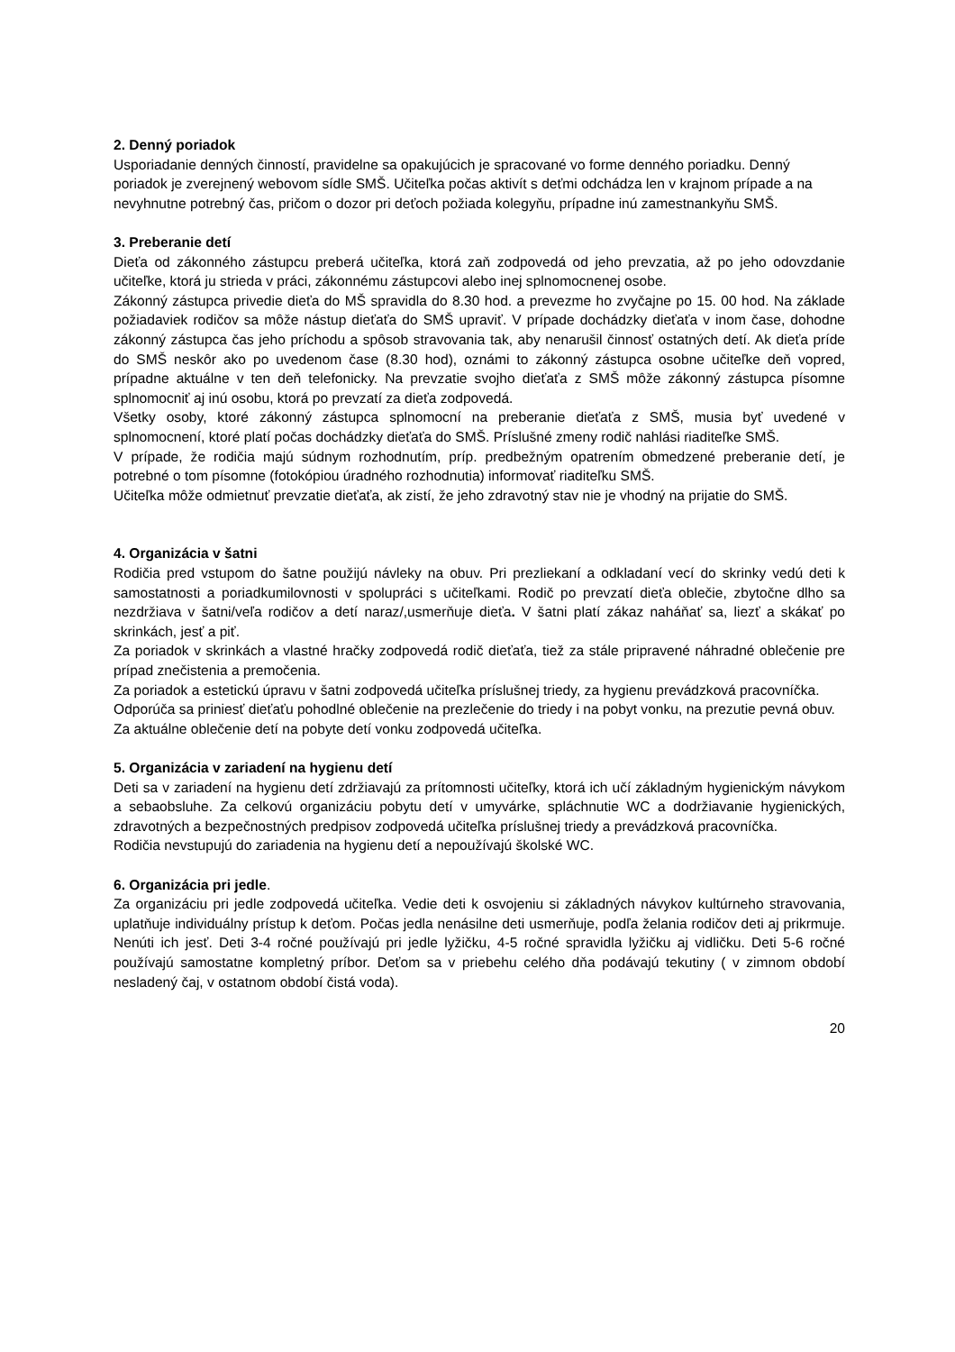2. Denný poriadok
Usporiadanie denných činností, pravidelne sa opakujúcich je spracované vo forme denného poriadku. Denný poriadok je zverejnený webovom sídle SMŠ. Učiteľka počas aktivít s deťmi odchádza len v krajnom prípade a na nevyhnutne potrebný čas, pričom o dozor pri deťoch požiada kolegyňu, prípadne inú zamestnankyňu SMŠ.
3. Preberanie detí
Dieťa od zákonného zástupcu preberá učiteľka, ktorá zaň zodpovedá od jeho prevzatia, až po jeho odovzdanie učiteľke, ktorá ju strieda v práci, zákonnému zástupcovi alebo inej splnomocnenej osobe.
Zákonný zástupca privedie dieťa do MŠ spravidla do 8.30 hod. a prevezme ho zvyčajne po 15. 00 hod. Na základe požiadaviek rodičov sa môže nástup dieťaťa do SMŠ upraviť. V prípade dochádzky dieťaťa v inom čase, dohodne zákonný zástupca čas jeho príchodu a spôsob stravovania tak, aby nenarušil činnosť ostatných detí. Ak dieťa príde do SMŠ neskôr ako po uvedenom čase (8.30 hod), oznámi to zákonný zástupca osobne učiteľke deň vopred, prípadne aktuálne v ten deň telefonicky. Na prevzatie svojho dieťaťa z SMŠ môže zákonný zástupca písomne splnomocniť aj inú osobu, ktorá po prevzatí za dieťa zodpovedá.
Všetky osoby, ktoré zákonný zástupca splnomocní na preberanie dieťaťa z SMŠ, musia byť uvedené v splnomocnení, ktoré platí počas dochádzky dieťaťa do SMŠ. Príslušné zmeny rodič nahlási riaditeľke SMŠ.
V prípade, že rodičia majú súdnym rozhodnutím, príp. predbežným opatrením obmedzené preberanie detí, je potrebné o tom písomne (fotokópiou úradného rozhodnutia) informovať riaditeľku SMŠ.
Učiteľka môže odmietnuť prevzatie dieťaťa, ak zistí, že jeho zdravotný stav nie je vhodný na prijatie do SMŠ.
4. Organizácia v šatni
Rodičia pred vstupom do šatne použijú návleky na obuv. Pri prezliekaní a odkladaní vecí do skrinky vedú deti k samostatnosti a poriadkumilovnosti v spolupráci s učiteľkami. Rodič po prevzatí dieťa oblečie, zbytočne dlho sa nezdržiava v šatni/veľa rodičov a detí naraz/,usmerňuje dieťa. V šatni platí zákaz naháňať sa, liezť a skákať po skrinkách, jesť a piť.
Za poriadok v skrinkách a vlastné hračky zodpovedá rodič dieťaťa, tiež za stále pripravené náhradné oblečenie pre prípad znečistenia a premočenia.
Za poriadok a estetickú úpravu v šatni zodpovedá učiteľka príslušnej triedy, za hygienu prevádzková pracovníčka.
Odporúča sa priniesť dieťaťu pohodlné oblečenie na prezlečenie do triedy i na pobyt vonku, na prezutie pevná obuv.
Za aktuálne oblečenie detí na pobyte detí vonku zodpovedá učiteľka.
5. Organizácia v zariadení na hygienu detí
Deti sa v zariadení na hygienu detí zdržiavajú za prítomnosti učiteľky, ktorá ich učí základným hygienickým návykom a sebaobsluhe. Za celkovú organizáciu pobytu detí v umyvárke, spláchnutie WC a dodržiavanie hygienických, zdravotných a bezpečnostných predpisov zodpovedá učiteľka príslušnej triedy a prevádzková pracovníčka.
Rodičia nevstupujú do zariadenia na hygienu detí a nepoužívajú školské WC.
6. Organizácia pri jedle.
Za organizáciu pri jedle zodpovedá učiteľka. Vedie deti k osvojeniu si základných návykov kultúrneho stravovania, uplatňuje individuálny prístup k deťom. Počas jedla nenásilne deti usmerňuje, podľa želania rodičov deti aj prikrmuje. Nenúti ich jesť. Deti 3-4 ročné používajú pri jedle lyžičku, 4-5 ročné spravidla lyžičku aj vidličku. Deti 5-6 ročné používajú samostatne kompletný príbor. Deťom sa v priebehu celého dňa podávajú tekutiny ( v zimnom období nesladený čaj, v ostatnom období čistá voda).
20